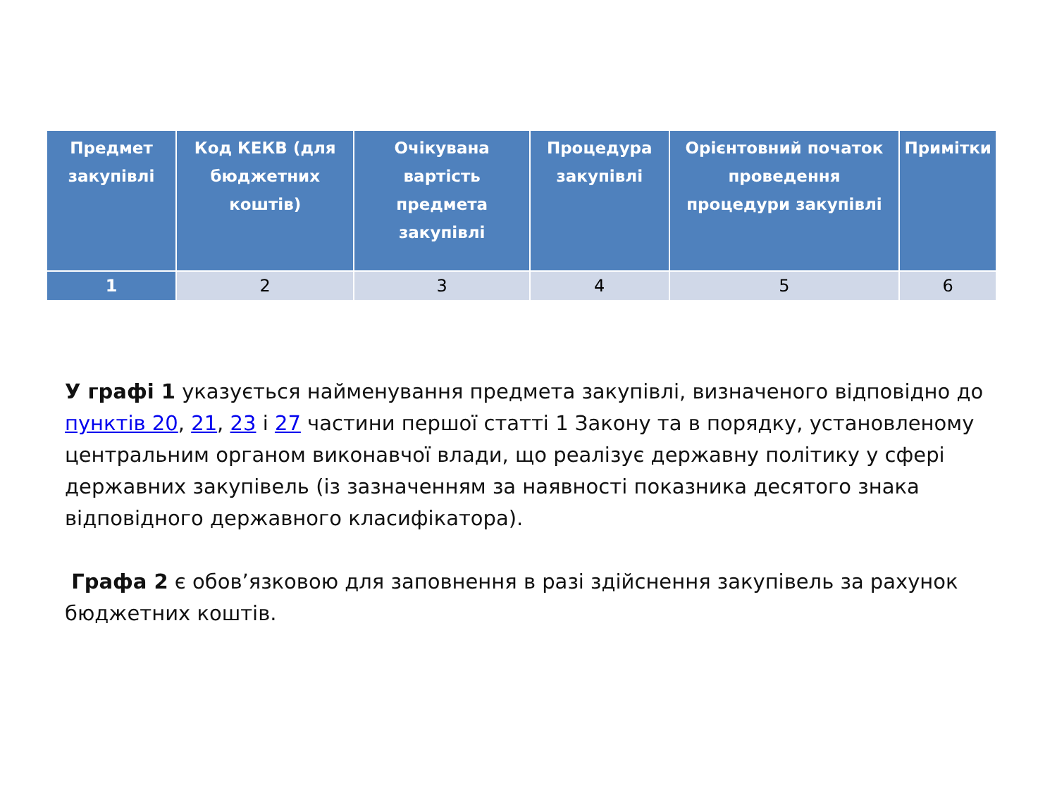| Предмет закупівлі | Код КЕКВ (для бюджетних коштів) | Очікувана вартість предмета закупівлі | Процедура закупівлі | Орієнтовний початок проведення процедури закупівлі | Примітки |
| --- | --- | --- | --- | --- | --- |
| 1 | 2 | 3 | 4 | 5 | 6 |
У графі 1 указується найменування предмета закупівлі, визначеного відповідно до пунктів 20, 21, 23 і 27 частини першої статті 1 Закону та в порядку, установленому центральним органом виконавчої влади, що реалізує державну політику у сфері державних закупівель (із зазначенням за наявності показника десятого знака відповідного державного класифікатора).
Графа 2 є обов’язковою для заповнення в разі здійснення закупівель за рахунок бюджетних коштів.